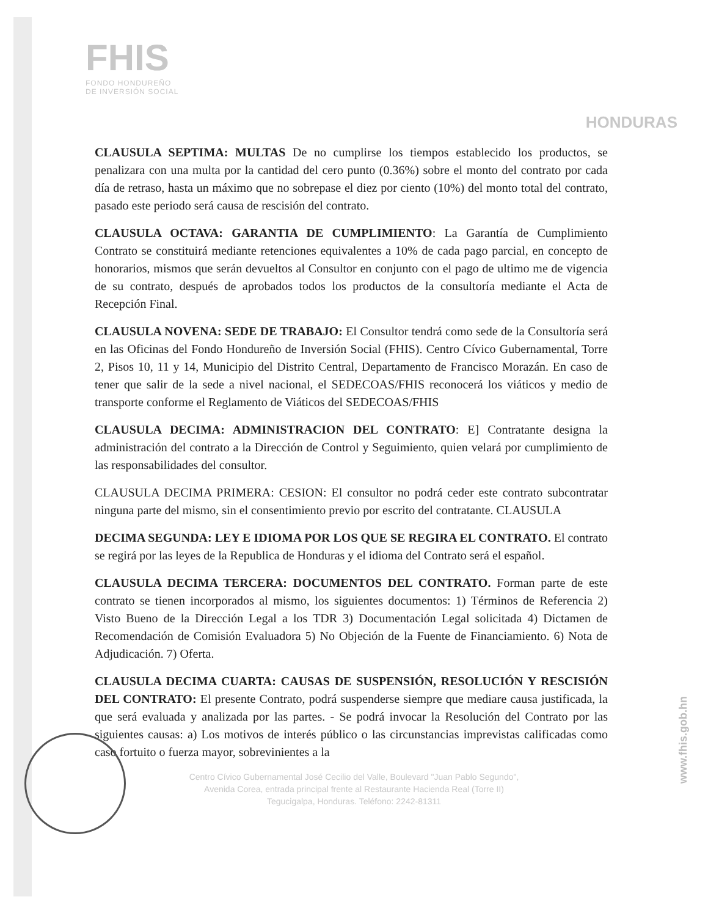FHIS
FONDO HONDUREÑO
DE INVERSIÓN SOCIAL
HONDURAS
CLAUSULA SEPTIMA: MULTAS De no cumplirse los tiempos establecido los productos, se penalizara con una multa por la cantidad del cero punto (0.36%) sobre el monto del contrato por cada día de retraso, hasta un máximo que no sobrepase el diez por ciento (10%) del monto total del contrato, pasado este periodo será causa de rescisión del contrato.
CLAUSULA OCTAVA: GARANTIA DE CUMPLIMIENTO: La Garantía de Cumplimiento Contrato se constituirá mediante retenciones equivalentes a 10% de cada pago parcial, en concepto de honorarios, mismos que serán devueltos al Consultor en conjunto con el pago de ultimo me de vigencia de su contrato, después de aprobados todos los productos de la consultoría mediante el Acta de Recepción Final.
CLAUSULA NOVENA: SEDE DE TRABAJO: El Consultor tendrá como sede de la Consultoría será en las Oficinas del Fondo Hondureño de Inversión Social (FHIS). Centro Cívico Gubernamental, Torre 2, Pisos 10, 11 y 14, Municipio del Distrito Central, Departamento de Francisco Morazán. En caso de tener que salir de la sede a nivel nacional, el SEDECOAS/FHIS reconocerá los viáticos y medio de transporte conforme el Reglamento de Viáticos del SEDECOAS/FHIS
CLAUSULA DECIMA: ADMINISTRACION DEL CONTRATO: E] Contratante designa la administración del contrato a la Dirección de Control y Seguimiento, quien velará por cumplimiento de las responsabilidades del consultor.
CLAUSULA DECIMA PRIMERA: CESION: El consultor no podrá ceder este contrato subcontratar ninguna parte del mismo, sin el consentimiento previo por escrito del contratante. CLAUSULA
DECIMA SEGUNDA: LEY E IDIOMA POR LOS QUE SE REGIRA EL CONTRATO. El contrato se regirá por las leyes de la Republica de Honduras y el idioma del Contrato será el español.
CLAUSULA DECIMA TERCERA: DOCUMENTOS DEL CONTRATO. Forman parte de este contrato se tienen incorporados al mismo, los siguientes documentos: 1) Términos de Referencia 2) Visto Bueno de la Dirección Legal a los TDR 3) Documentación Legal solicitada 4) Dictamen de Recomendación de Comisión Evaluadora 5) No Objeción de la Fuente de Financiamiento. 6) Nota de Adjudicación. 7) Oferta.
CLAUSULA DECIMA CUARTA: CAUSAS DE SUSPENSIÓN, RESOLUCIÓN Y RESCISIÓN DEL CONTRATO: El presente Contrato, podrá suspenderse siempre que mediare causa justificada, la que será evaluada y analizada por las partes. - Se podrá invocar la Resolución del Contrato por las siguientes causas: a) Los motivos de interés público o las circunstancias imprevistas calificadas como caso fortuito o fuerza mayor, sobrevinientes a la
Centro Cívico Gubernamental José Cecilio del Valle, Boulevard "Juan Pablo Segundo",
Avenida Corea, entrada principal frente al Restaurante Hacienda Real (Torre II)
Tegucigalpa, Honduras. Teléfono: 2242-81311
www.fhis.gob.hn